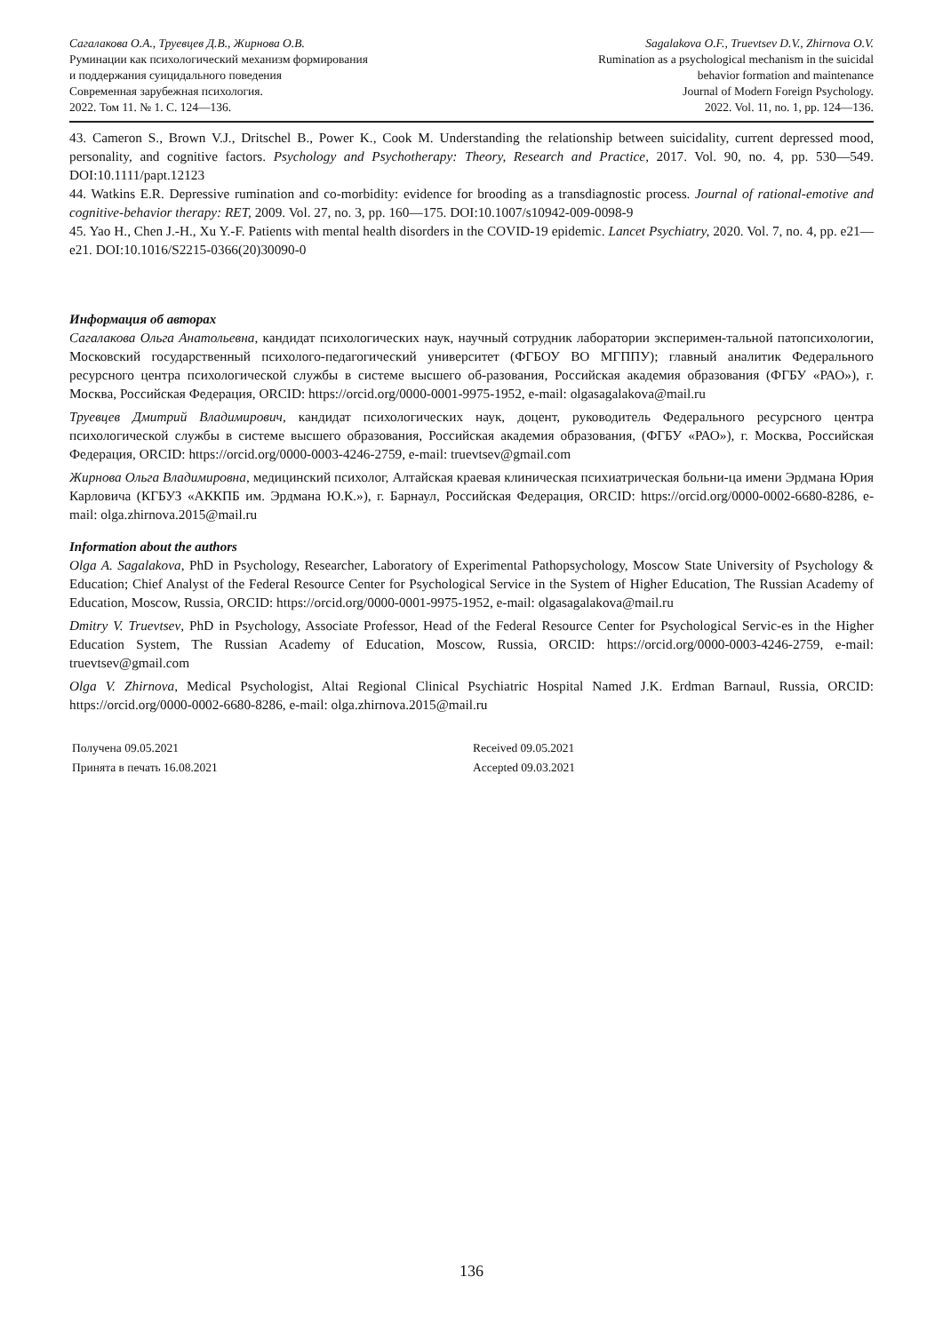Сагалакова О.А., Труевцев Д.В., Жирнова О.В.
Руминации как психологический механизм формирования
и поддержания суицидального поведения
Современная зарубежная психология.
2022. Том 11. № 1. С. 124—136.
Sagalakova O.F., Truevtsev D.V., Zhirnova O.V.
Rumination as a psychological mechanism in the suicidal
behavior formation and maintenance
Journal of Modern Foreign Psychology.
2022. Vol. 11, no. 1, pp. 124—136.
43. Cameron S., Brown V.J., Dritschel B., Power K., Cook M. Understanding the relationship between suicidality, current depressed mood, personality, and cognitive factors. Psychology and Psychotherapy: Theory, Research and Practice, 2017. Vol. 90, no. 4, pp. 530—549. DOI:10.1111/papt.12123
44. Watkins E.R. Depressive rumination and co-morbidity: evidence for brooding as a transdiagnostic process. Journal of rational-emotive and cognitive-behavior therapy: RET, 2009. Vol. 27, no. 3, pp. 160—175. DOI:10.1007/s10942-009-0098-9
45. Yao H., Chen J.-H., Xu Y.-F. Patients with mental health disorders in the COVID-19 epidemic. Lancet Psychiatry, 2020. Vol. 7, no. 4, pp. e21—e21. DOI:10.1016/S2215-0366(20)30090-0
Информация об авторах
Сагалакова Ольга Анатольевна, кандидат психологических наук, научный сотрудник лаборатории эксперимен-тальной патопсихологии, Московский государственный психолого-педагогический университет (ФГБОУ ВО МГППУ); главный аналитик Федерального ресурсного центра психологической службы в системе высшего об-разования, Российская академия образования (ФГБУ «РАО»), г. Москва, Российская Федерация, ORCID: https://orcid.org/0000-0001-9975-1952, e-mail: olgasagalakova@mail.ru
Труевцев Дмитрий Владимирович, кандидат психологических наук, доцент, руководитель Федерального ресурсного центра психологической службы в системе высшего образования, Российская академия образования, (ФГБУ «РАО»), г. Москва, Российская Федерация, ORCID: https://orcid.org/0000-0003-4246-2759, e-mail: truevtsev@gmail.com
Жирнова Ольга Владимировна, медицинский психолог, Алтайская краевая клиническая психиатрическая больни-ца имени Эрдмана Юрия Карловича (КГБУЗ «АККПБ им. Эрдмана Ю.К.»), г. Барнаул, Российская Федерация, ORCID: https://orcid.org/0000-0002-6680-8286, e-mail: olga.zhirnova.2015@mail.ru
Information about the authors
Olga A. Sagalakova, PhD in Psychology, Researcher, Laboratory of Experimental Pathopsychology, Moscow State University of Psychology & Education; Chief Analyst of the Federal Resource Center for Psychological Service in the System of Higher Education, The Russian Academy of Education, Moscow, Russia, ORCID: https://orcid.org/0000-0001-9975-1952, e-mail: olgasagalakova@mail.ru
Dmitry V. Truevtsev, PhD in Psychology, Associate Professor, Head of the Federal Resource Center for Psychological Servic-es in the Higher Education System, The Russian Academy of Education, Moscow, Russia, ORCID: https://orcid.org/0000-0003-4246-2759, e-mail: truevtsev@gmail.com
Olga V. Zhirnova, Medical Psychologist, Altai Regional Clinical Psychiatric Hospital Named J.K. Erdman Barnaul, Russia, ORCID: https://orcid.org/0000-0002-6680-8286, e-mail: olga.zhirnova.2015@mail.ru
Получена 09.05.2021
Принята в печать 16.08.2021
Received 09.05.2021
Accepted 09.03.2021
136